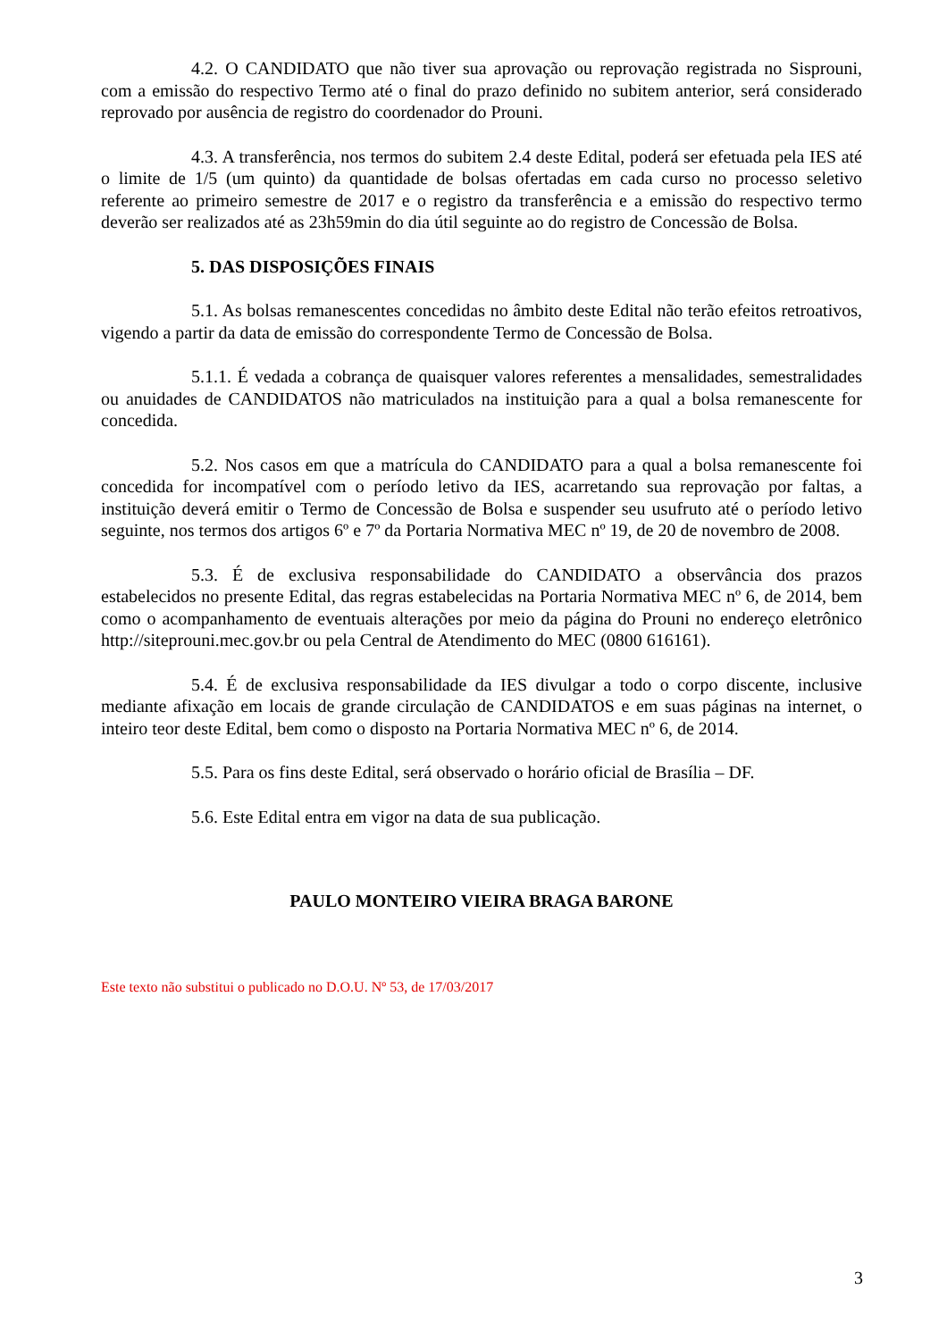4.2. O CANDIDATO que não tiver sua aprovação ou reprovação registrada no Sisprouni, com a emissão do respectivo Termo até o final do prazo definido no subitem anterior, será considerado reprovado por ausência de registro do coordenador do Prouni.
4.3. A transferência, nos termos do subitem 2.4 deste Edital, poderá ser efetuada pela IES até o limite de 1/5 (um quinto) da quantidade de bolsas ofertadas em cada curso no processo seletivo referente ao primeiro semestre de 2017 e o registro da transferência e a emissão do respectivo termo deverão ser realizados até as 23h59min do dia útil seguinte ao do registro de Concessão de Bolsa.
5. DAS DISPOSIÇÕES FINAIS
5.1. As bolsas remanescentes concedidas no âmbito deste Edital não terão efeitos retroativos, vigendo a partir da data de emissão do correspondente Termo de Concessão de Bolsa.
5.1.1. É vedada a cobrança de quaisquer valores referentes a mensalidades, semestralidades ou anuidades de CANDIDATOS não matriculados na instituição para a qual a bolsa remanescente for concedida.
5.2. Nos casos em que a matrícula do CANDIDATO para a qual a bolsa remanescente foi concedida for incompatível com o período letivo da IES, acarretando sua reprovação por faltas, a instituição deverá emitir o Termo de Concessão de Bolsa e suspender seu usufruto até o período letivo seguinte, nos termos dos artigos 6º e 7º da Portaria Normativa MEC nº 19, de 20 de novembro de 2008.
5.3. É de exclusiva responsabilidade do CANDIDATO a observância dos prazos estabelecidos no presente Edital, das regras estabelecidas na Portaria Normativa MEC nº 6, de 2014, bem como o acompanhamento de eventuais alterações por meio da página do Prouni no endereço eletrônico http://siteprouni.mec.gov.br ou pela Central de Atendimento do MEC (0800 616161).
5.4. É de exclusiva responsabilidade da IES divulgar a todo o corpo discente, inclusive mediante afixação em locais de grande circulação de CANDIDATOS e em suas páginas na internet, o inteiro teor deste Edital, bem como o disposto na Portaria Normativa MEC nº 6, de 2014.
5.5. Para os fins deste Edital, será observado o horário oficial de Brasília – DF.
5.6. Este Edital entra em vigor na data de sua publicação.
PAULO MONTEIRO VIEIRA BRAGA BARONE
Este texto não substitui o publicado no D.O.U. Nº 53, de 17/03/2017
3